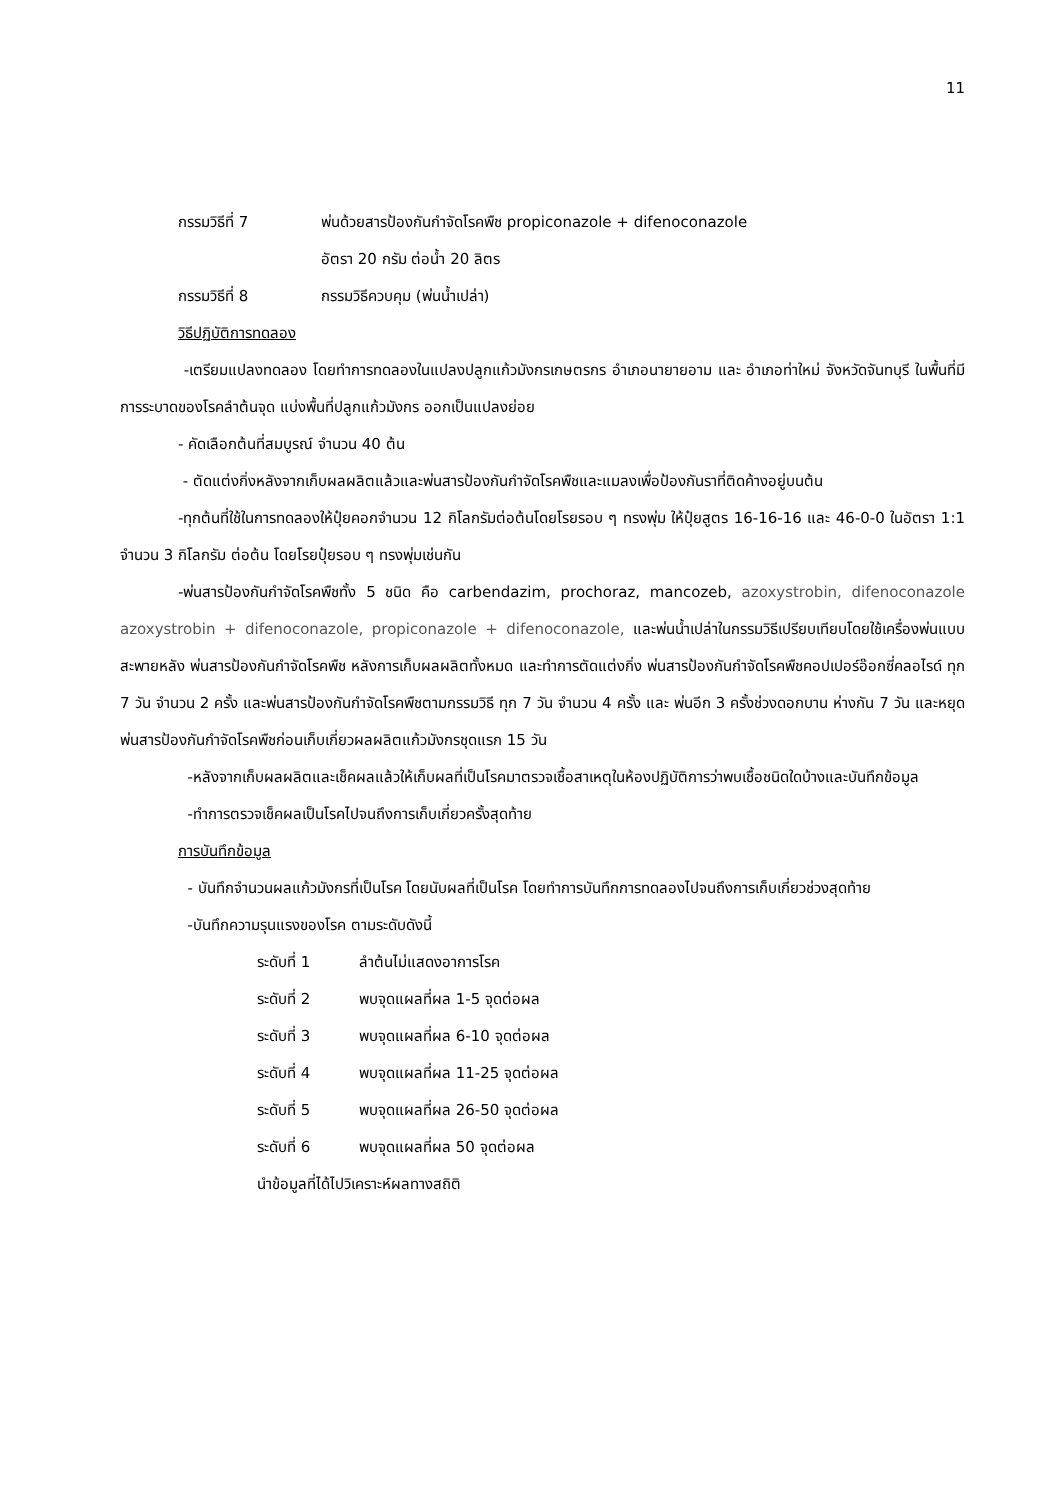11
กรรมวิธีที่ 7 พ่นด้วยสารป้องกันกำจัดโรคพืช propiconazole + difenoconazole
อัตรา 20 กรัม ต่อน้ำ 20 ลิตร
กรรมวิธีที่ 8 กรรมวิธีควบคุม (พ่นน้ำเปล่า)
วิธีปฏิบัติการทดลอง
-เตรียมแปลงทดลอง โดยทำการทดลองในแปลงปลูกแก้วมังกรเกษตรกร อำเภอนายายอาม และ อำเภอท่าใหม่ จังหวัดจันทบุรี ในพื้นที่มีการระบาดของโรคลำต้นจุด แบ่งพื้นที่ปลูกแก้วมังกร ออกเป็นแปลงย่อย
- คัดเลือกต้นที่สมบูรณ์ จำนวน 40 ต้น
- ตัดแต่งกิ่งหลังจากเก็บผลผลิตแล้วและพ่นสารป้องกันกำจัดโรคพืชและแมลงเพื่อป้องกันราที่ติดค้างอยู่บนต้น
-ทุกต้นที่ใช้ในการทดลองให้ปุ๋ยคอกจำนวน 12 กิโลกรัมต่อต้นโดยโรยรอบ ๆ ทรงพุ่ม ให้ปุ๋ยสูตร 16-16-16 และ 46-0-0 ในอัตรา 1:1 จำนวน 3 กิโลกรัม ต่อต้น โดยโรยปุ๋ยรอบ ๆ ทรงพุ่มเช่นกัน
-พ่นสารป้องกันกำจัดโรคพืชทั้ง 5 ชนิด คือ carbendazim, prochoraz, mancozeb, azoxystrobin, difenoconazole azoxystrobin + difenoconazole, propiconazole + difenoconazole, และพ่นน้ำเปล่าในกรรมวิธีเปรียบเทียบโดยใช้เครื่องพ่นแบบสะพายหลัง พ่นสารป้องกันกำจัดโรคพืช หลังการเก็บผลผลิตทั้งหมด และทำการตัดแต่งกิ่ง พ่นสารป้องกันกำจัดโรคพืชคอปเปอร์อ๊อกซี่คลอไรด์ ทุก 7 วัน จำนวน 2 ครั้ง และพ่นสารป้องกันกำจัดโรคพืชตามกรรมวิธี ทุก 7 วัน จำนวน 4 ครั้ง และ พ่นอีก 3 ครั้งช่วงดอกบาน ห่างกัน 7 วัน และหยุดพ่นสารป้องกันกำจัดโรคพืชก่อนเก็บเกี่ยวผลผลิตแก้วมังกรชุดแรก 15 วัน
-หลังจากเก็บผลผลิตและเช็คผลแล้วให้เก็บผลที่เป็นโรคมาตรวจเชื้อสาเหตุในห้องปฏิบัติการว่าพบเชื้อชนิดใดบ้างและบันทึกข้อมูล
-ทำการตรวจเช็คผลเป็นโรคไปจนถึงการเก็บเกี่ยวครั้งสุดท้าย
การบันทึกข้อมูล
- บันทึกจำนวนผลแก้วมังกรที่เป็นโรค โดยนับผลที่เป็นโรค โดยทำการบันทึกการทดลองไปจนถึงการเก็บเกี่ยวช่วงสุดท้าย
-บันทึกความรุนแรงของโรค ตามระดับดังนี้
ระดับที่ 1 ลำต้นไม่แสดงอาการโรค
ระดับที่ 2 พบจุดแผลที่ผล 1-5 จุดต่อผล
ระดับที่ 3 พบจุดแผลที่ผล 6-10 จุดต่อผล
ระดับที่ 4 พบจุดแผลที่ผล 11-25 จุดต่อผล
ระดับที่ 5 พบจุดแผลที่ผล 26-50 จุดต่อผล
ระดับที่ 6 พบจุดแผลที่ผล 50 จุดต่อผล
นำข้อมูลที่ได้ไปวิเคราะห์ผลทางสถิติ